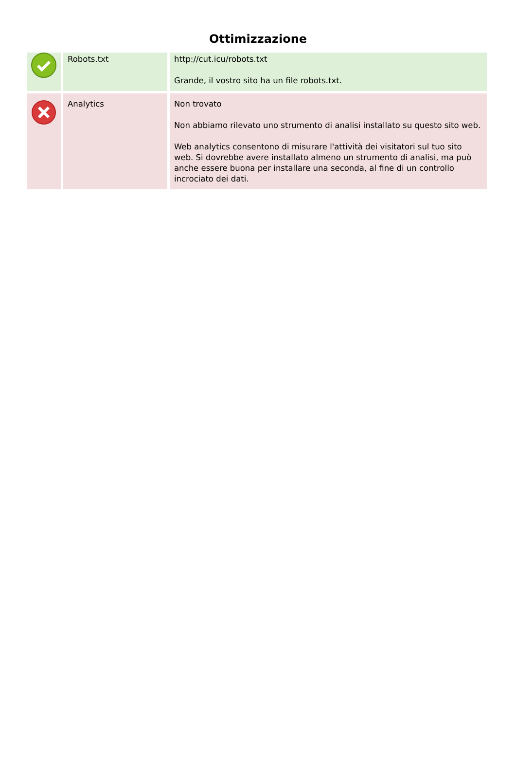Ottimizzazione
| | Robots.txt | http://cut.icu/robots.txt Grande, il vostro sito ha un file robots.txt. |
| | Analytics | Non trovato Non abbiamo rilevato uno strumento di analisi installato su questo sito web. Web analytics consentono di misurare l'attività dei visitatori sul tuo sito web. Si dovrebbe avere installato almeno un strumento di analisi, ma può anche essere buona per installare una seconda, al fine di un controllo incrociato dei dati. |